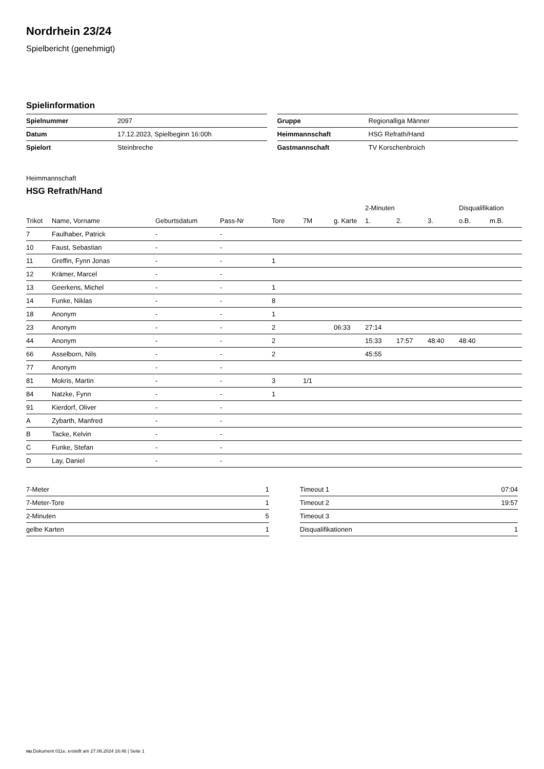Nordrhein 23/24
Spielbericht (genehmigt)
Spielinformation
| Spielnummer | 2097 |
| Datum | 17.12.2023, Spielbeginn 16:00h |
| Spielort | Steinbreche |
| Gruppe | Regionalliga Männer |
| Heimmannschaft | HSG Refrath/Hand |
| Gastmannschaft | TV Korschenbroich |
Heimmannschaft
HSG Refrath/Hand
| | | | | | | | 2-Minuten | | | Disqualifikation | |
| --- | --- | --- | --- | --- | --- | --- | --- | --- | --- | --- | --- |
| Trikot | Name, Vorname | Geburtsdatum | Pass-Nr | Tore | 7M | g. Karte | 1. | 2. | 3. | o.B. | m.B. |
| 7 | Faulhaber, Patrick | - | - | | | | | | | | |
| 10 | Faust, Sebastian | - | - | | | | | | | | |
| 11 | Greffin, Fynn Jonas | - | - | 1 | | | | | | | |
| 12 | Krämer, Marcel | - | - | | | | | | | | |
| 13 | Geerkens, Michel | - | - | 1 | | | | | | | |
| 14 | Funke, Niklas | - | - | 8 | | | | | | | |
| 18 | Anonym | - | - | 1 | | | | | | | |
| 23 | Anonym | - | - | 2 | | 06:33 | 27:14 | | | | |
| 44 | Anonym | - | - | 2 | | | 15:33 | 17:57 | 48:40 | 48:40 | |
| 66 | Asselborn, Nils | - | - | 2 | | | 45:55 | | | | |
| 77 | Anonym | - | - | | | | | | | | |
| 81 | Mokris, Martin | - | - | 3 | 1/1 | | | | | | |
| 84 | Natzke, Fynn | - | - | 1 | | | | | | | |
| 91 | Kierdorf, Oliver | - | - | | | | | | | | |
| A | Zybarth, Manfred | - | - | | | | | | | | |
| B | Tacke, Kelvin | - | - | | | | | | | | |
| C | Funke, Stefan | - | - | | | | | | | | |
| D | Lay, Daniel | - | - | | | | | | | | |
| 7-Meter | 1 |
| 7-Meter-Tore | 1 |
| 2-Minuten | 5 |
| gelbe Karten | 1 |
| Timeout 1 | 07:04 |
| Timeout 2 | 19:57 |
| Timeout 3 | |
| Disqualifikationen | 1 |
nu.Dokument 011e, erstellt am 27.06.2024 16:46 | Seite 1